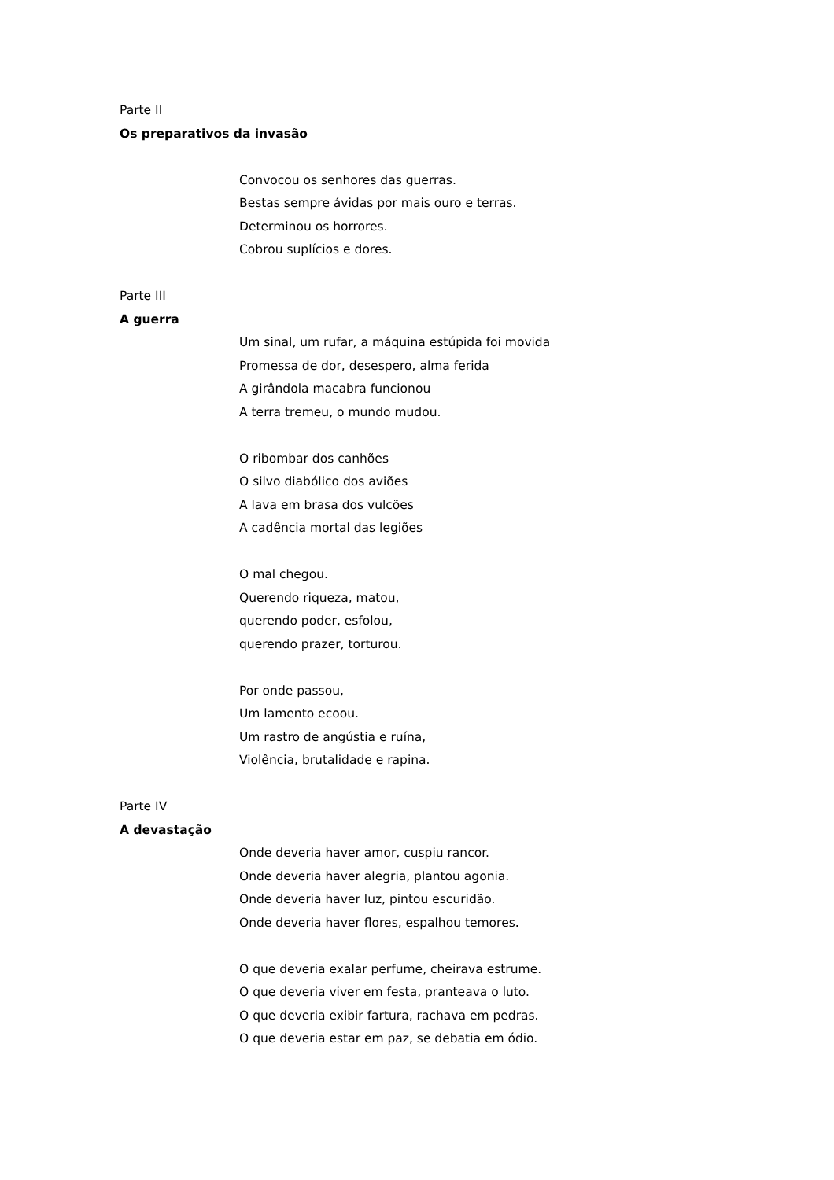Parte II
Os preparativos da invasão
Convocou os senhores das guerras.
Bestas sempre ávidas por mais ouro e terras.
Determinou os horrores.
Cobrou suplícios e dores.
Parte III
A guerra
Um sinal, um rufar, a máquina estúpida foi movida
Promessa de dor, desespero, alma ferida
A girândola macabra funcionou
A terra tremeu, o mundo mudou.
O ribombar dos canhões
O silvo diabólico dos aviões
A lava em brasa dos vulcões
A cadência mortal das legiões
O mal chegou.
Querendo riqueza, matou,
querendo poder, esfolou,
querendo prazer, torturou.
Por onde passou,
Um lamento ecoou.
Um rastro de angústia e ruína,
Violência, brutalidade e rapina.
Parte IV
A devastação
Onde deveria haver amor, cuspiu rancor.
Onde deveria haver alegria, plantou agonia.
Onde deveria haver luz, pintou escuridão.
Onde deveria haver flores, espalhou temores.
O que deveria exalar perfume, cheirava estrume.
O que deveria viver em festa, pranteava o luto.
O que deveria exibir fartura, rachava em pedras.
O que deveria estar em paz, se debatia em ódio.